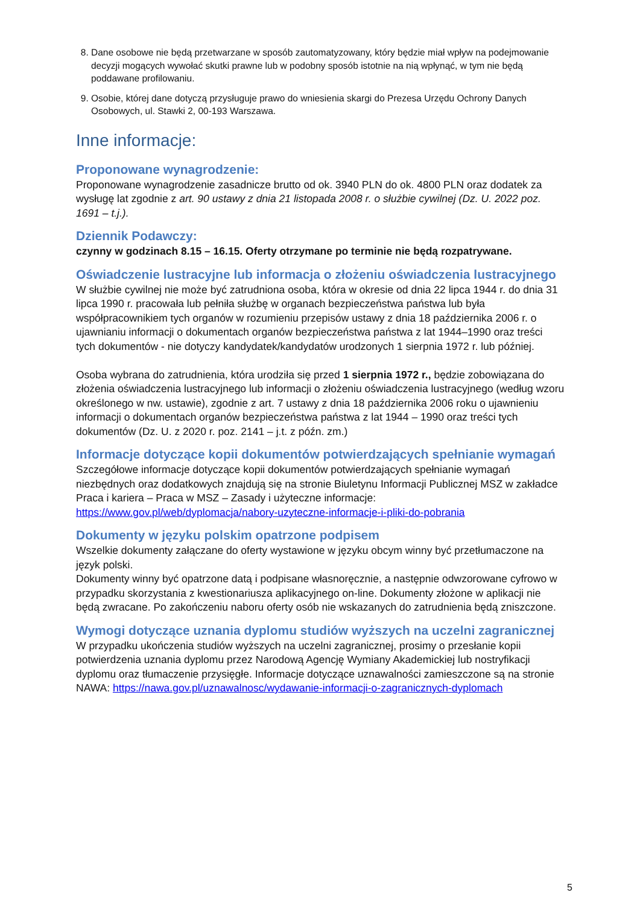8. Dane osobowe nie będą przetwarzane w sposób zautomatyzowany, który będzie miał wpływ na podejmowanie decyzji mogących wywołać skutki prawne lub w podobny sposób istotnie na nią wpłynąć, w tym nie będą poddawane profilowaniu.
9. Osobie, której dane dotyczą przysługuje prawo do wniesienia skargi do Prezesa Urzędu Ochrony Danych Osobowych, ul. Stawki 2, 00-193 Warszawa.
Inne informacje:
Proponowane wynagrodzenie:
Proponowane wynagrodzenie zasadnicze brutto od ok. 3940 PLN do ok. 4800 PLN oraz dodatek za wysługę lat zgodnie z art. 90 ustawy z dnia 21 listopada 2008 r. o służbie cywilnej (Dz. U. 2022 poz. 1691 – t.j.).
Dziennik Podawczy:
czynny w godzinach 8.15 – 16.15. Oferty otrzymane po terminie nie będą rozpatrywane.
Oświadczenie lustracyjne lub informacja o złożeniu oświadczenia lustracyjnego
W służbie cywilnej nie może być zatrudniona osoba, która w okresie od dnia 22 lipca 1944 r. do dnia 31 lipca 1990 r. pracowała lub pełniła służbę w organach bezpieczeństwa państwa lub była współpracownikiem tych organów w rozumieniu przepisów ustawy z dnia 18 października 2006 r. o ujawnianiu informacji o dokumentach organów bezpieczeństwa państwa z lat 1944–1990 oraz treści tych dokumentów - nie dotyczy kandydatek/kandydatów urodzonych 1 sierpnia 1972 r. lub później.
Osoba wybrana do zatrudnienia, która urodziła się przed 1 sierpnia 1972 r., będzie zobowiązana do złożenia oświadczenia lustracyjnego lub informacji o złożeniu oświadczenia lustracyjnego (według wzoru określonego w nw. ustawie), zgodnie z art. 7 ustawy z dnia 18 października 2006 roku o ujawnieniu informacji o dokumentach organów bezpieczeństwa państwa z lat 1944 – 1990 oraz treści tych dokumentów (Dz. U. z 2020 r. poz. 2141 – j.t. z późn. zm.)
Informacje dotyczące kopii dokumentów potwierdzających spełnianie wymagań
Szczegółowe informacje dotyczące kopii dokumentów potwierdzających spełnianie wymagań niezbędnych oraz dodatkowych znajdują się na stronie Biuletynu Informacji Publicznej MSZ w zakładce Praca i kariera – Praca w MSZ – Zasady i użyteczne informacje: https://www.gov.pl/web/dyplomacja/nabory-uzyteczne-informacje-i-pliki-do-pobrania
Dokumenty w języku polskim opatrzone podpisem
Wszelkie dokumenty załączane do oferty wystawione w języku obcym winny być przetłumaczone na język polski.
Dokumenty winny być opatrzone datą i podpisane własnoręcznie, a następnie odwzorowane cyfrowo w przypadku skorzystania z kwestionariusza aplikacyjnego on-line. Dokumenty złożone w aplikacji nie będą zwracane. Po zakończeniu naboru oferty osób nie wskazanych do zatrudnienia będą zniszczone.
Wymogi dotyczące uznania dyplomu studiów wyższych na uczelni zagranicznej
W przypadku ukończenia studiów wyższych na uczelni zagranicznej, prosimy o przesłanie kopii potwierdzenia uznania dyplomu przez Narodową Agencję Wymiany Akademickiej lub nostryfikacji dyplomu oraz tłumaczenie przysięgłe. Informacje dotyczące uznawalności zamieszczone są na stronie NAWA: https://nawa.gov.pl/uznawalnosc/wydawanie-informacji-o-zagranicznych-dyplomach
5